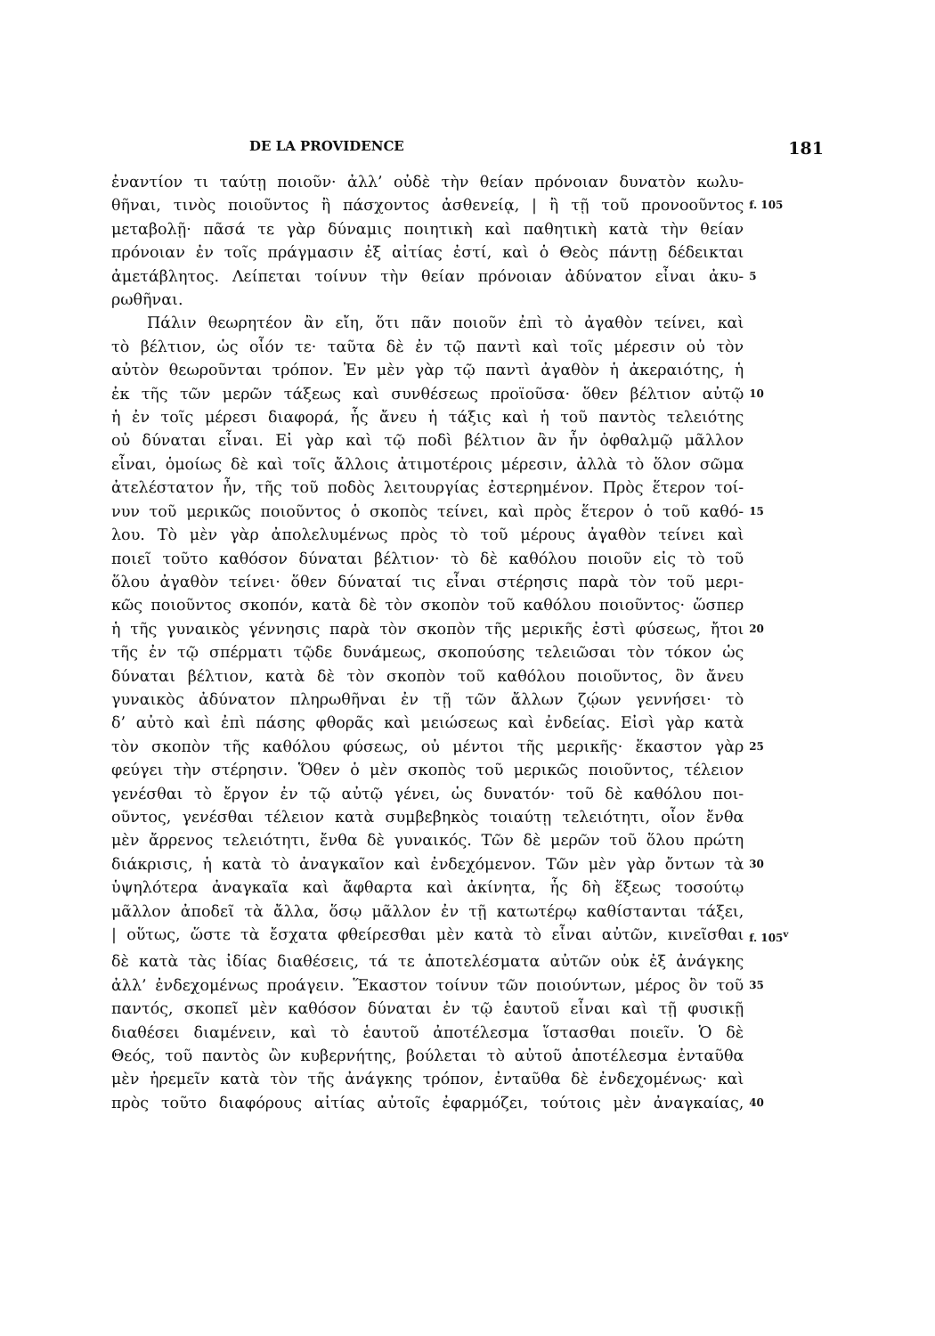DE LA PROVIDENCE 181
ἐναντίον τι ταύτῃ ποιοῦν· ἀλλ’ οὐδὲ τὴν θείαν πρόνοιαν δυνατὸν κωλυ-
θῆναι, τινὸς ποιοῦντος ἢ πάσχοντος ἀσθενείᾳ, | ἢ τῇ τοῦ προνοοῦντος
f. 105
μεταβολῇ· πᾶσά τε γὰρ δύναμις ποιητικὴ καὶ παθητικὴ κατὰ τὴν θείαν
πρόνοιαν ἐν τοῖς πράγμασιν ἐξ αἰτίας ἐστί, καὶ ὁ Θεὸς πάντῃ δέδεικται
ἀμετάβλητος. Λείπεται τοίνυν τὴν θείαν πρόνοιαν ἀδύνατον εἶναι ἀκυ-
5
ρωθῆναι.
Πάλιν θεωρητέον ἂν εἴη, ὅτι πᾶν ποιοῦν ἐπὶ τὸ ἀγαθὸν τείνει, καὶ
τὸ βέλτιον, ὡς οἷόν τε· ταῦτα δὲ ἐν τῷ παντὶ καὶ τοῖς μέρεσιν οὐ τὸν
αὐτὸν θεωροῦνται τρόπον. Ἐν μὲν γὰρ τῷ παντὶ ἀγαθὸν ἡ ἀκεραιότης, ἡ
ἐκ τῆς τῶν μερῶν τάξεως καὶ συνθέσεως προϊοῦσα· ὅθεν βέλτιον αὐτῷ
10
ἡ ἐν τοῖς μέρεσι διαφορά, ἧς ἄνευ ἡ τάξις καὶ ἡ τοῦ παντὸς τελειότης
οὐ δύναται εἶναι. Εἰ γὰρ καὶ τῷ ποδὶ βέλτιον ἂν ἦν ὀφθαλμῷ μᾶλλον
εἶναι, ὁμοίως δὲ καὶ τοῖς ἄλλοις ἀτιμοτέροις μέρεσιν, ἀλλὰ τὸ ὅλον σῶμα
ἀτελέστατον ἦν, τῆς τοῦ ποδὸς λειτουργίας ἐστερημένον. Πρὸς ἕτερον τοί-
νυν τοῦ μερικῶς ποιοῦντος ὁ σκοπὸς τείνει, καὶ πρὸς ἕτερον ὁ τοῦ καθό-
15
λου. Τὸ μὲν γὰρ ἀπολελυμένως πρὸς τὸ τοῦ μέρους ἀγαθὸν τείνει καὶ
ποιεῖ τοῦτο καθόσον δύναται βέλτιον· τὸ δὲ καθόλου ποιοῦν εἰς τὸ τοῦ
ὅλου ἀγαθὸν τείνει· ὅθεν δύναταί τις εἶναι στέρησις παρὰ τὸν τοῦ μερι-
κῶς ποιοῦντος σκοπόν, κατὰ δὲ τὸν σκοπὸν τοῦ καθόλου ποιοῦντος· ὥσπερ
ἡ τῆς γυναικὸς γέννησις παρὰ τὸν σκοπὸν τῆς μερικῆς ἐστὶ φύσεως, ἤτοι
20
τῆς ἐν τῷ σπέρματι τῷδε δυνάμεως, σκοπούσης τελειῶσαι τὸν τόκον ὡς
δύναται βέλτιον, κατὰ δὲ τὸν σκοπὸν τοῦ καθόλου ποιοῦντος, ὃν ἄνευ
γυναικὸς ἀδύνατον πληρωθῆναι ἐν τῇ τῶν ἄλλων ζῴων γεννήσει· τὸ
δ’ αὐτὸ καὶ ἐπὶ πάσης φθορᾶς καὶ μειώσεως καὶ ἐνδείας. Εἰσὶ γὰρ κατὰ
τὸν σκοπὸν τῆς καθόλου φύσεως, οὐ μέντοι τῆς μερικῆς· ἕκαστον γὰρ
25
φεύγει τὴν στέρησιν. Ὅθεν ὁ μὲν σκοπὸς τοῦ μερικῶς ποιοῦντος, τέλειον
γενέσθαι τὸ ἔργον ἐν τῷ αὐτῷ γένει, ὡς δυνατόν· τοῦ δὲ καθόλου ποι-
οῦντος, γενέσθαι τέλειον κατὰ συμβεβηκὸς τοιαύτῃ τελειότητι, οἷον ἔνθα
μὲν ἄρρενος τελειότητι, ἔνθα δὲ γυναικός. Τῶν δὲ μερῶν τοῦ ὅλου πρώτη
διάκρισις, ἡ κατὰ τὸ ἀναγκαῖον καὶ ἐνδεχόμενον. Τῶν μὲν γὰρ ὄντων τὰ
30
ὑψηλότερα ἀναγκαῖα καὶ ἄφθαρτα καὶ ἀκίνητα, ἧς δὴ ἕξεως τοσούτῳ
μᾶλλον ἀποδεῖ τὰ ἄλλα, ὅσῳ μᾶλλον ἐν τῇ κατωτέρῳ καθίστανται τάξει,
| οὕτως, ὥστε τὰ ἔσχατα φθείρεσθαι μὲν κατὰ τὸ εἶναι αὐτῶν, κινεῖσθαι
f. 105<sup>v</sup>
δὲ κατὰ τὰς ἰδίας διαθέσεις, τά τε ἀποτελέσματα αὐτῶν οὐκ ἐξ ἀνάγκης
ἀλλ’ ἐνδεχομένως προάγειν. Ἕκαστον τοίνυν τῶν ποιούντων, μέρος ὂν τοῦ
35
παντός, σκοπεῖ μὲν καθόσον δύναται ἐν τῷ ἑαυτοῦ εἶναι καὶ τῇ φυσικῇ
διαθέσει διαμένειν, καὶ τὸ ἑαυτοῦ ἀποτέλεσμα ἵστασθαι ποιεῖν. Ὁ δὲ
Θεός, τοῦ παντὸς ὢν κυβερνήτης, βούλεται τὸ αὐτοῦ ἀποτέλεσμα ἐνταῦθα
μὲν ἠρεμεῖν κατὰ τὸν τῆς ἀνάγκης τρόπον, ἐνταῦθα δὲ ἐνδεχομένως· καὶ
πρὸς τοῦτο διαφόρους αἰτίας αὐτοῖς ἐφαρμόζει, τούτοις μὲν ἀναγκαίας,
40